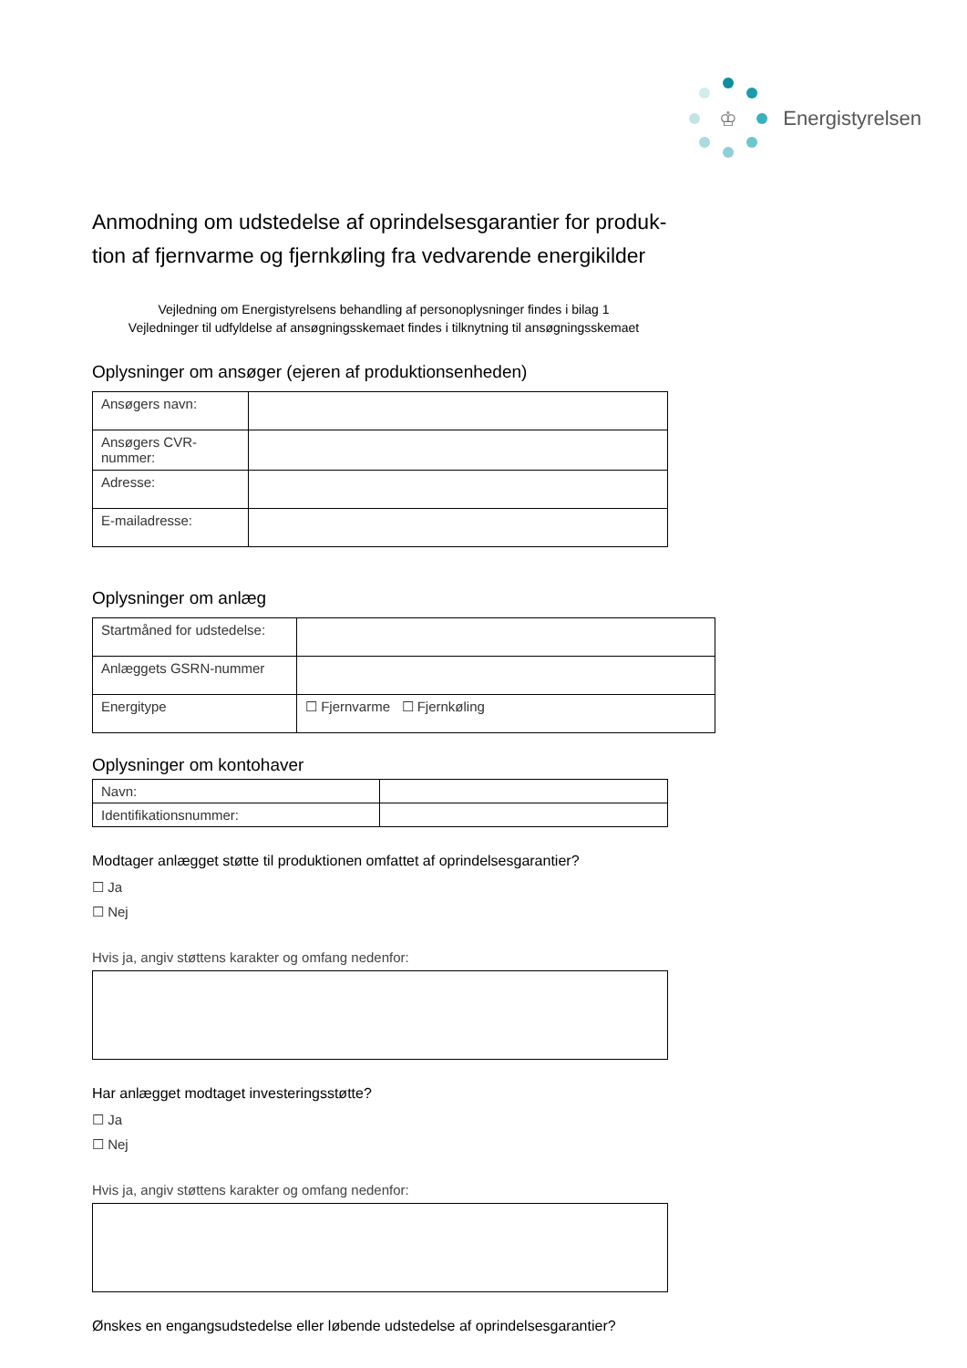♔
Energistyrelsen
Anmodning om udstedelse af oprindelsesgarantier for produk-tion af fjernvarme og fjernkøling fra vedvarende energikilder
Vejledning om Energistyrelsens behandling af personoplysninger findes i bilag 1
Vejledninger til udfyldelse af ansøgningsskemaet findes i tilknytning til ansøgningsskemaet
Oplysninger om ansøger (ejeren af produktionsenheden)
| Ansøgers navn: | |
| Ansøgers CVR-nummer: | |
| Adresse: | |
| E-mailadresse: | |
Oplysninger om anlæg
| Startmåned for udstedelse: | |
| Anlæggets GSRN-nummer | |
| Energitype | ☐ Fjernvarme ☐ Fjernkøling |
Oplysninger om kontohaver
| Navn: | |
| Identifikationsnummer: | |
Modtager anlægget støtte til produktionen omfattet af oprindelsesgarantier?
☐ Ja
☐ Nej
Hvis ja, angiv støttens karakter og omfang nedenfor:
Har anlægget modtaget investeringsstøtte?
☐ Ja
☐ Nej
Hvis ja, angiv støttens karakter og omfang nedenfor:
Ønskes en engangsudstedelse eller løbende udstedelse af oprindelsesgarantier?